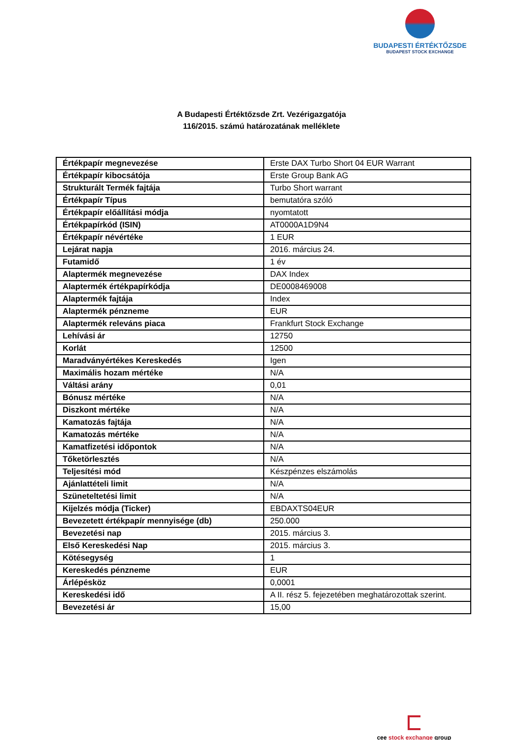BUDAPESTI ÉRTÉKTŐZSDE
BUDAPEST STOCK EXCHANGE
A Budapesti Értéktőzsde Zrt. Vezérigazgatója
116/2015. számú határozatának melléklete
| Értékpapír megnevezése | Erste DAX Turbo Short 04 EUR Warrant |
| Értékpapír kibocsátója | Erste Group Bank AG |
| Strukturált Termék fajtája | Turbo Short warrant |
| Értékpapír Típus | bemutatóra szóló |
| Értékpapír előállítási módja | nyomtatott |
| Értékpapírkód (ISIN) | AT0000A1D9N4 |
| Értékpapír névértéke | 1 EUR |
| Lejárat napja | 2016. március 24. |
| Futamidő | 1 év |
| Alaptermék megnevezése | DAX Index |
| Alaptermék értékpapírkódja | DE0008469008 |
| Alaptermék fajtája | Index |
| Alaptermék pénzneme | EUR |
| Alaptermék releváns piaca | Frankfurt Stock Exchange |
| Lehívási ár | 12750 |
| Korlát | 12500 |
| Maradványértékes Kereskedés | Igen |
| Maximális hozam mértéke | N/A |
| Váltási arány | 0,01 |
| Bónusz mértéke | N/A |
| Diszkont mértéke | N/A |
| Kamatozás fajtája | N/A |
| Kamatozás mértéke | N/A |
| Kamatfizetési időpontok | N/A |
| Tőketörlesztés | N/A |
| Teljesítési mód | Készpénzes elszámolás |
| Ajánlattételi limit | N/A |
| Szüneteltetési limit | N/A |
| Kijelzés módja (Ticker) | EBDAXTS04EUR |
| Bevezetett értékpapír mennyisége (db) | 250.000 |
| Bevezetési nap | 2015. március 3. |
| Első Kereskedési Nap | 2015. március 3. |
| Kötésegység | 1 |
| Kereskedés pénzneme | EUR |
| Árlépésköz | 0,0001 |
| Kereskedési idő | A II. rész 5. fejezetében meghatározottak szerint. |
| Bevezetési ár | 15,00 |
cee stock exchange group